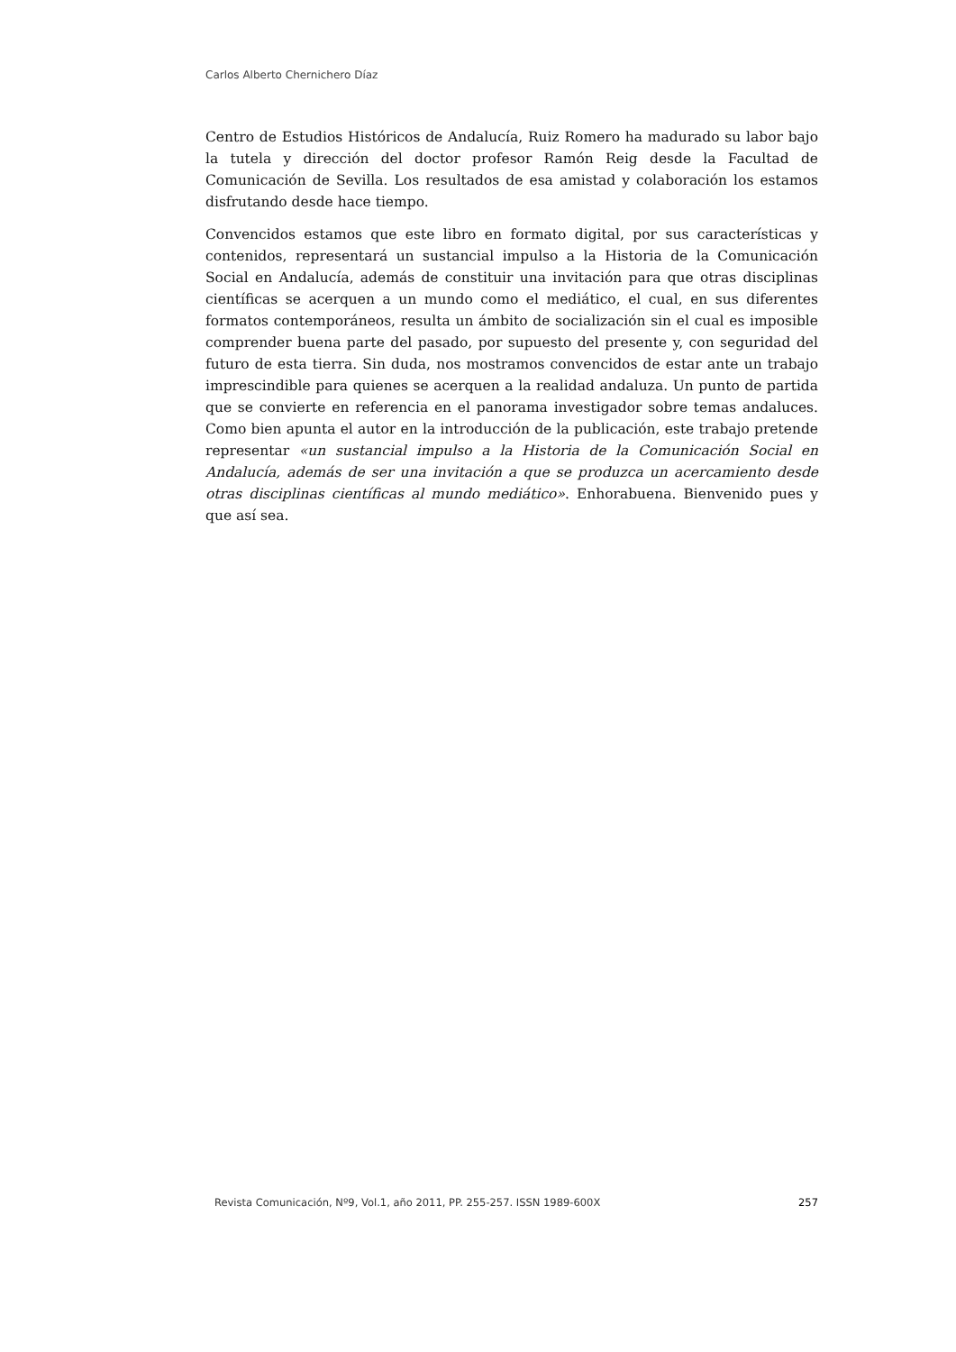Carlos Alberto Chernichero Díaz
Centro de Estudios Históricos de Andalucía, Ruiz Romero ha madurado su labor bajo la tutela y dirección del doctor profesor Ramón Reig desde la Facultad de Comunicación de Sevilla. Los resultados de esa amistad y colaboración los estamos disfrutando desde hace tiempo.
Convencidos estamos que este libro en formato digital, por sus características y contenidos, representará un sustancial impulso a la Historia de la Comunicación Social en Andalucía, además de constituir una invitación para que otras disciplinas científicas se acerquen a un mundo como el mediático, el cual, en sus diferentes formatos contemporáneos, resulta un ámbito de socialización sin el cual es imposible comprender buena parte del pasado, por supuesto del presente y, con seguridad del futuro de esta tierra. Sin duda, nos mostramos convencidos de estar ante un trabajo imprescindible para quienes se acerquen a la realidad andaluza. Un punto de partida que se convierte en referencia en el panorama investigador sobre temas andaluces. Como bien apunta el autor en la introducción de la publicación, este trabajo pretende representar «un sustancial impulso a la Historia de la Comunicación Social en Andalucía, además de ser una invitación a que se produzca un acercamiento desde otras disciplinas científicas al mundo mediático». Enhorabuena. Bienvenido pues y que así sea.
Revista Comunicación, Nº9, Vol.1, año 2011, PP. 255-257. ISSN 1989-600X 257